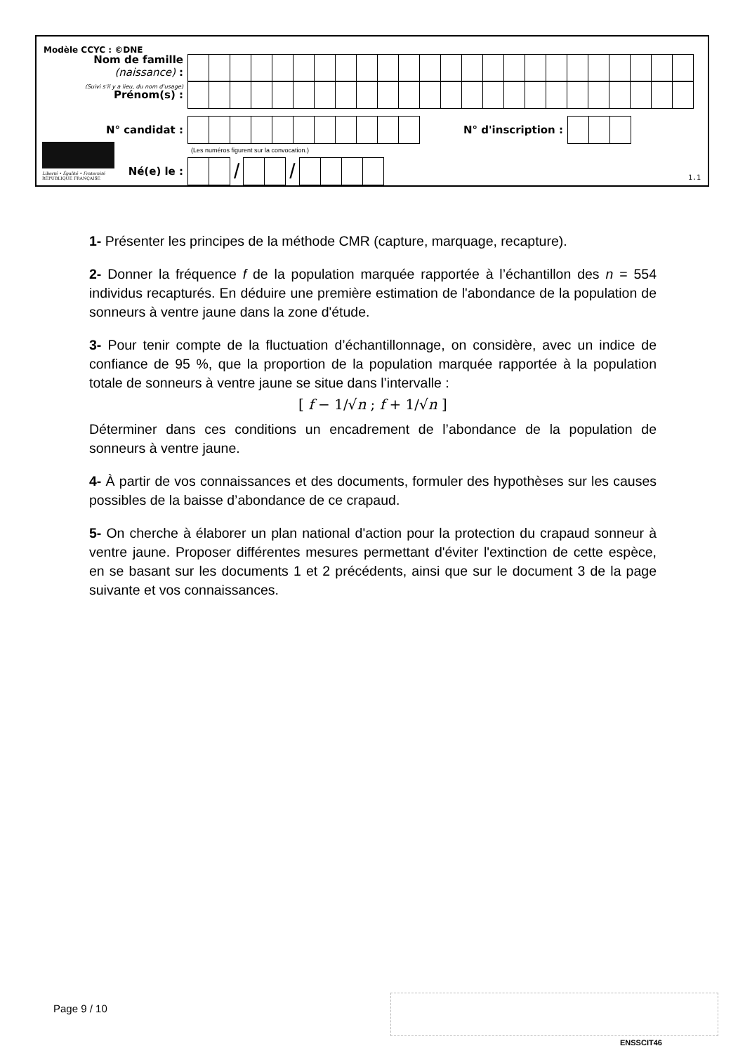Modèle CCYC : ©DNE
Nom de famille (naissance) :
(Suivi s'il y a lieu, du nom d'usage)
Prénom(s) :
N° candidat : N° d'inscription :
(Les numéros figurent sur la convocation.)
Liberté • Égalité • Fraternité
RÉPUBLIQUE FRANÇAISE
Né(e) le :
/ /
1.1
1- Présenter les principes de la méthode CMR (capture, marquage, recapture).
2- Donner la fréquence f de la population marquée rapportée à l’échantillon des n = 554 individus recapturés. En déduire une première estimation de l'abondance de la population de sonneurs à ventre jaune dans la zone d'étude.
3- Pour tenir compte de la fluctuation d’échantillonnage, on considère, avec un indice de confiance de 95 %, que la proportion de la population marquée rapportée à la population totale de sonneurs à ventre jaune se situe dans l’intervalle :
[ f − 1/√n ; f + 1/√n ]
Déterminer dans ces conditions un encadrement de l’abondance de la population de sonneurs à ventre jaune.
4- À partir de vos connaissances et des documents, formuler des hypothèses sur les causes possibles de la baisse d’abondance de ce crapaud.
5- On cherche à élaborer un plan national d'action pour la protection du crapaud sonneur à ventre jaune. Proposer différentes mesures permettant d'éviter l'extinction de cette espèce, en se basant sur les documents 1 et 2 précédents, ainsi que sur le document 3 de la page suivante et vos connaissances.
Page 9 / 10
ENSSCIT46